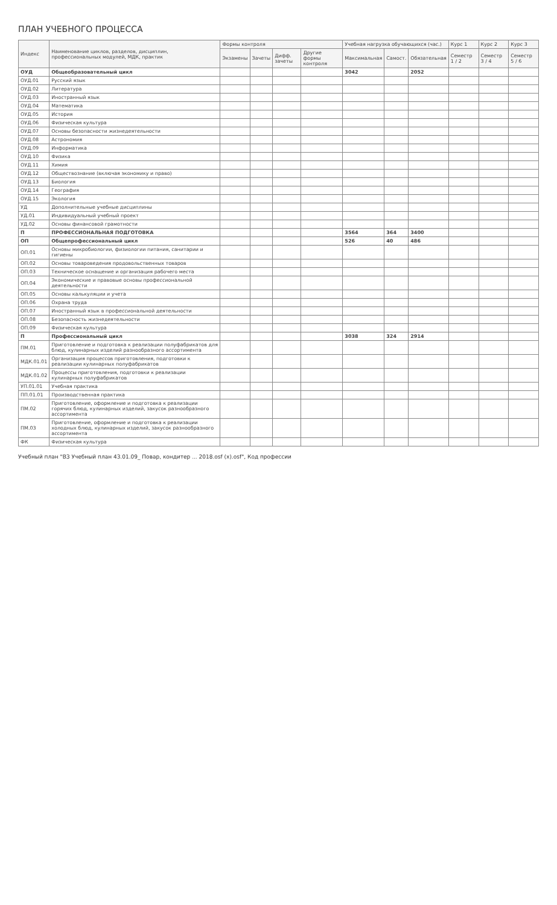ПЛАН УЧЕБНОГО ПРОЦЕССА
| Индекс | Наименование циклов, разделов, дисциплин, профессиональных модулей, МДК, практик | Формы контроля | | | | Учебная нагрузка обучающихся (час.) | | | Курс 1 | Курс 2 | Курс 3 |
| --- | --- | --- | --- | --- | --- | --- | --- | --- | --- | --- | --- |
| | | Экзамены | Зачеты | Дифф. зачеты | Другие формы контроля | Максимальная | Самост. | Обязательная | Семестр 1 / 2 | Семестр 3 / 4 | Семестр 5 / 6 |
| ОУД | Общеобразовательный цикл | | | | | 3042 | | 2052 | | | |
| ОУД.01 | Русский язык | | | | | | | | | | |
| ОУД.02 | Литература | | | | | | | | | | |
| ОУД.03 | Иностранный язык | | | | | | | | | | |
| ОУД.04 | Математика | | | | | | | | | | |
| ОУД.05 | История | | | | | | | | | | |
| ОУД.06 | Физическая культура | | | | | | | | | | |
| ОУД.07 | Основы безопасности жизнедеятельности | | | | | | | | | | |
| ОУД.08 | Астрономия | | | | | | | | | | |
| ОУД.09 | Информатика | | | | | | | | | | |
| ОУД.10 | Физика | | | | | | | | | | |
| ОУД.11 | Химия | | | | | | | | | | |
| ОУД.12 | Обществознание (включая экономику и право) | | | | | | | | | | |
| ОУД.13 | Биология | | | | | | | | | | |
| ОУД.14 | География | | | | | | | | | | |
| ОУД.15 | Экология | | | | | | | | | | |
| УД | Дополнительные учебные дисциплины | | | | | | | | | | |
| УД.01 | Индивидуальный учебный проект | | | | | | | | | | |
| УД.02 | Основы финансовой грамотности | | | | | | | | | | |
| П | ПРОФЕССИОНАЛЬНАЯ ПОДГОТОВКА | | | | | 3564 | 364 | 3400 | | | |
| ОП | Общепрофессиональный цикл | | | | | 526 | 40 | 486 | | | |
| ОП.01 | Основы микробиологии, физиологии питания, санитарии и гигиены | | | | | | | | | | |
| ОП.02 | Основы товароведения продовольственных товаров | | | | | | | | | | |
| ОП.03 | Техническое оснащение и организация рабочего места | | | | | | | | | | |
| ОП.04 | Экономические и правовые основы профессиональной деятельности | | | | | | | | | | |
| ОП.05 | Основы калькуляции и учета | | | | | | | | | | |
| ОП.06 | Охрана труда | | | | | | | | | | |
| ОП.07 | Иностранный язык в профессиональной деятельности | | | | | | | | | | |
| ОП.08 | Безопасность жизнедеятельности | | | | | | | | | | |
| ОП.09 | Физическая культура | | | | | | | | | | |
| П | Профессиональный цикл | | | | | 3038 | 324 | 2914 | | | |
| ПМ.01 | Приготовление и подготовка к реализации полуфабрикатов для блюд, кулинарных изделий разнообразного ассортимента | | | | | | | | | | |
| МДК.01.01 | Организация процессов приготовления, подготовки к реализации кулинарных полуфабрикатов | | | | | | | | | | |
| МДК.01.02 | Процессы приготовления, подготовки к реализации кулинарных полуфабрикатов | | | | | | | | | | |
| УП.01.01 | Учебная практика | | | | | | | | | | |
| ПП.01.01 | Производственная практика | | | | | | | | | | |
| ПМ.02 | Приготовление, оформление и подготовка к реализации горячих блюд, кулинарных изделий, закусок разнообразного ассортимента | | | | | | | | | | |
| ПМ.03 | Приготовление, оформление и подготовка к реализации холодных блюд, кулинарных изделий, закусок разнообразного ассортимента | | | | | | | | | | |
| ФК | Физическая культура | | | | | | | | | | |
Учебный план "ВЗ Учебный план 43.01.09_ Повар, кондитер ... 2018.osf (x).osf", Код профессии